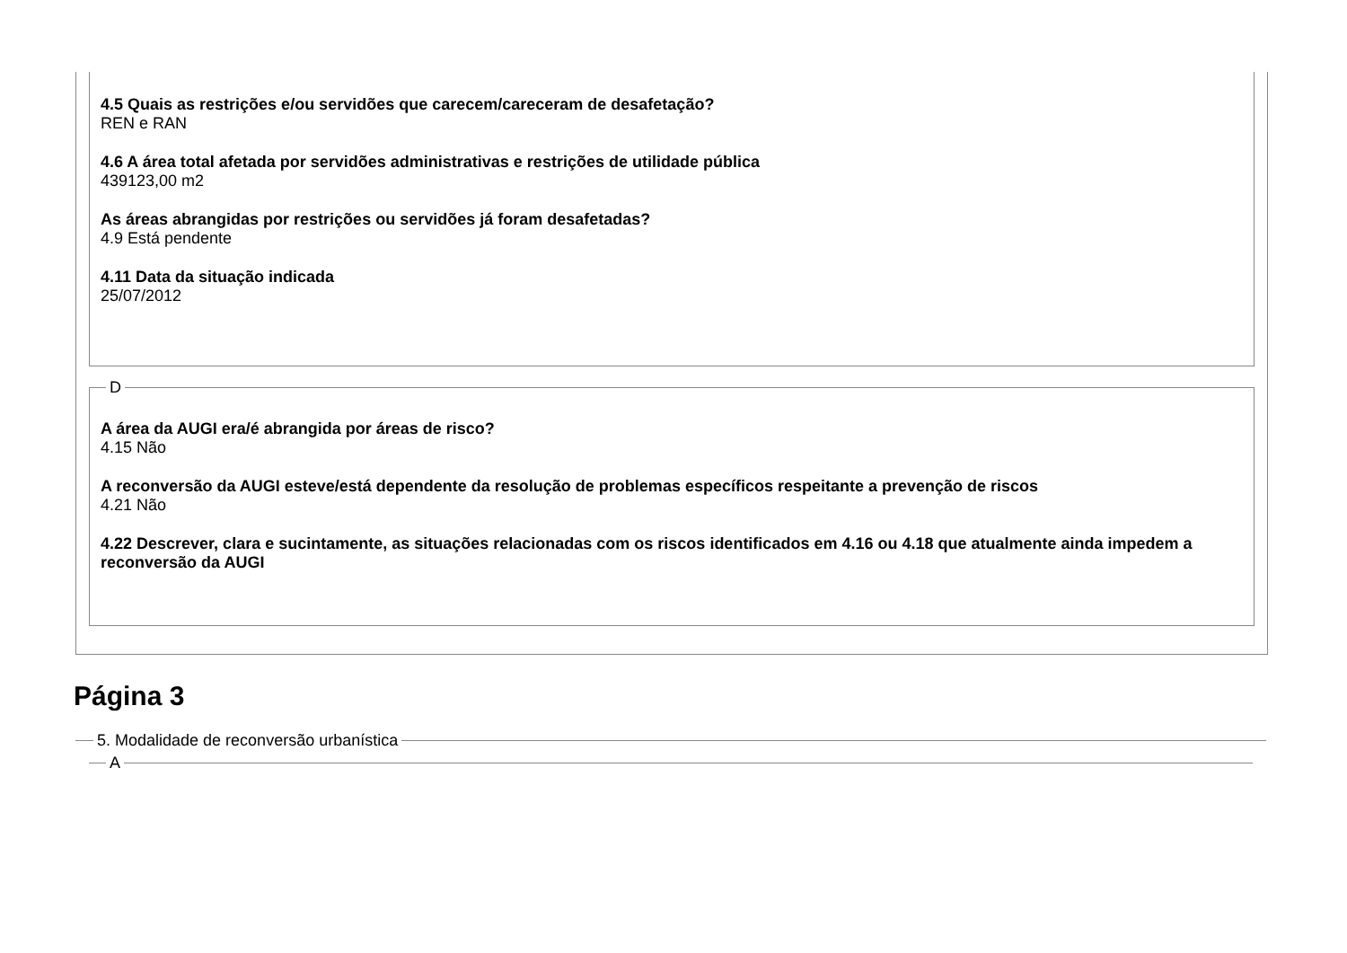4.5 Quais as restrições e/ou servidões que carecem/careceram de desafetação?
REN e RAN
4.6 A área total afetada por servidões administrativas e restrições de utilidade pública
439123,00 m2
As áreas abrangidas por restrições ou servidões já foram desafetadas?
4.9 Está pendente
4.11 Data da situação indicada
25/07/2012
D
A área da AUGI era/é abrangida por áreas de risco?
4.15 Não
A reconversão da AUGI esteve/está dependente da resolução de problemas específicos respeitante a prevenção de riscos
4.21 Não
4.22 Descrever, clara e sucintamente, as situações relacionadas com os riscos identificados em 4.16 ou 4.18 que atualmente ainda impedem a reconversão da AUGI
Página 3
5. Modalidade de reconversão urbanística
A